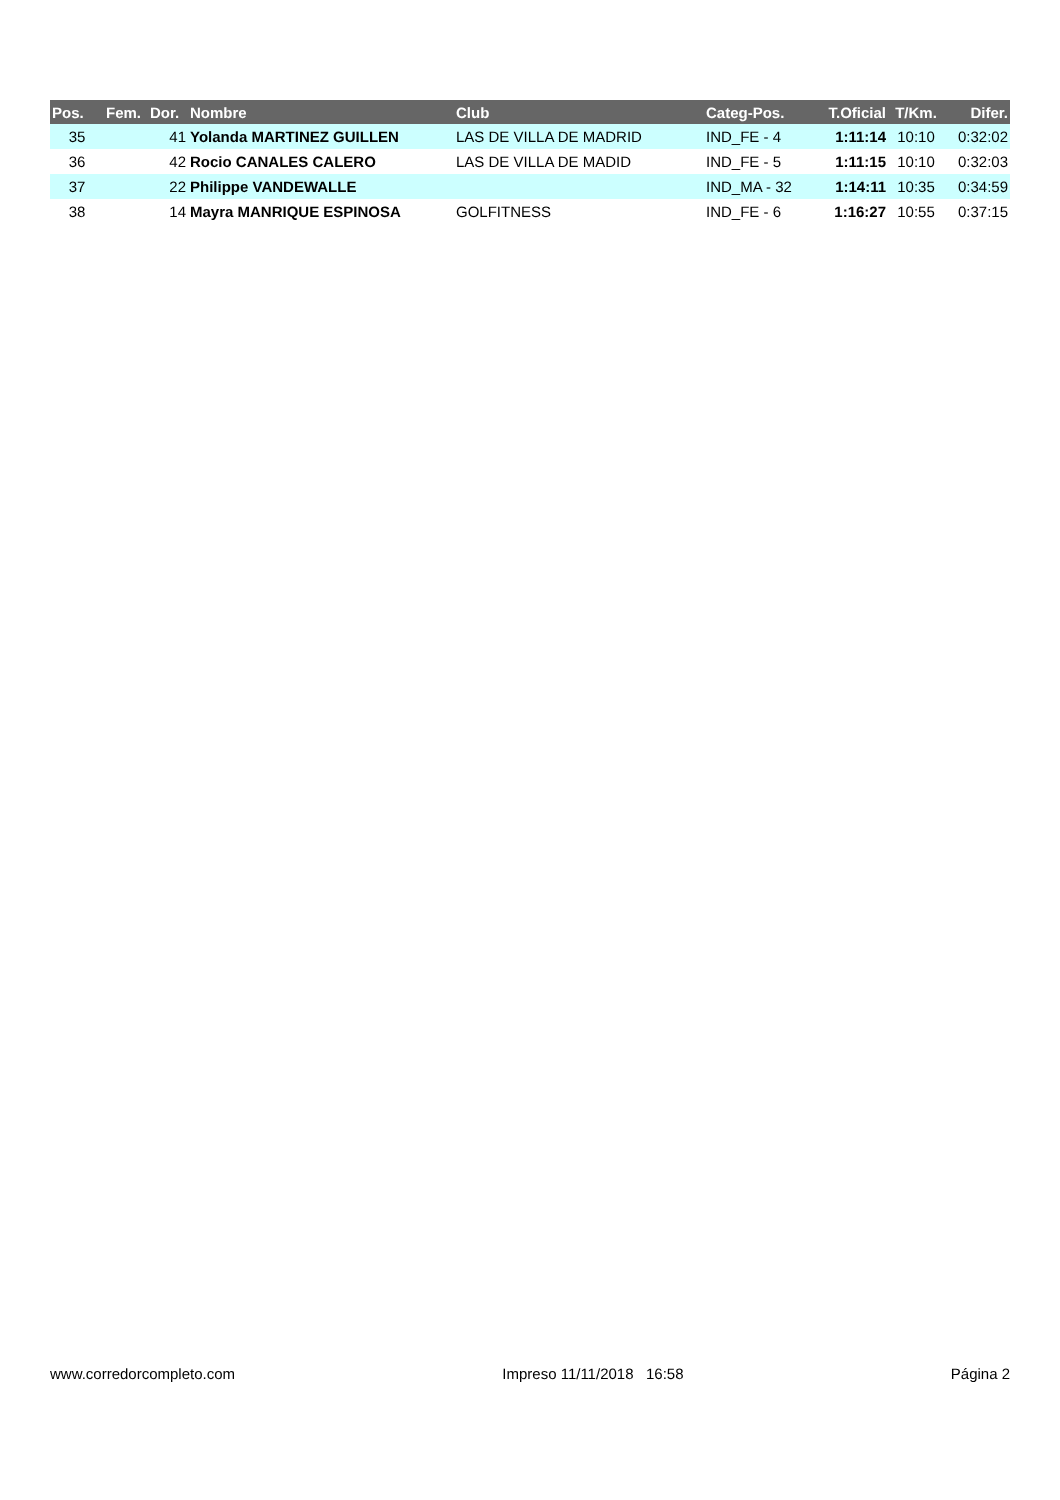| Pos. | Fem. | Dor. | Nombre | Club | Categ-Pos. | T.Oficial | T/Km. | Difer. |
| --- | --- | --- | --- | --- | --- | --- | --- | --- |
| 35 | | 41 | Yolanda MARTINEZ GUILLEN | LAS DE VILLA DE MADRID | IND_FE - 4 | 1:11:14 | 10:10 | 0:32:02 |
| 36 | | 42 | Rocio CANALES CALERO | LAS DE VILLA DE MADID | IND_FE - 5 | 1:11:15 | 10:10 | 0:32:03 |
| 37 | | 22 | Philippe VANDEWALLE | | IND_MA - 32 | 1:14:11 | 10:35 | 0:34:59 |
| 38 | | 14 | Mayra MANRIQUE ESPINOSA | GOLFITNESS | IND_FE - 6 | 1:16:27 | 10:55 | 0:37:15 |
www.corredorcompleto.com Impreso 11/11/2018 16:58 Página 2